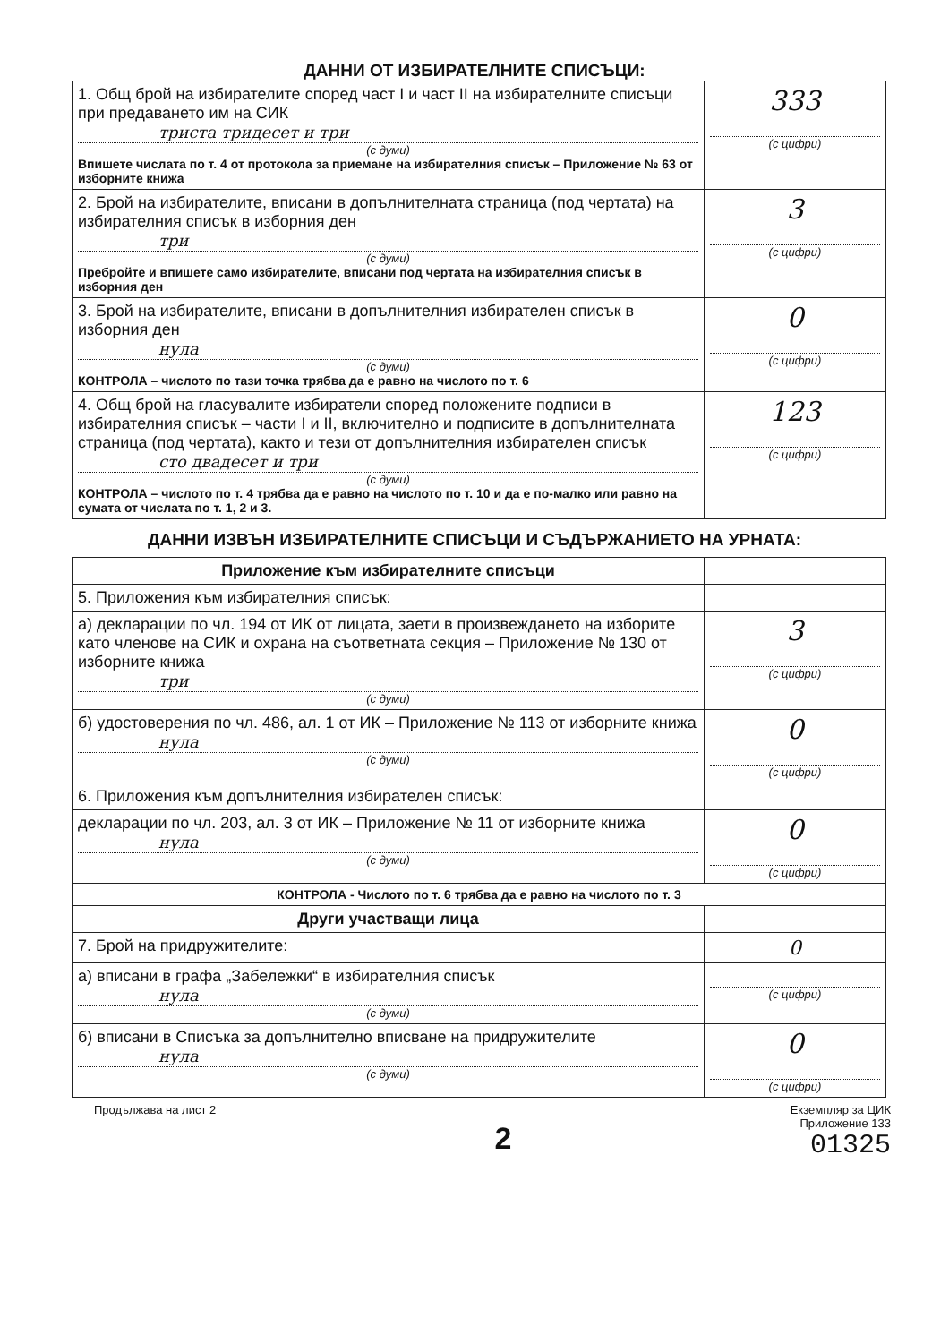ДАННИ ОТ ИЗБИРАТЕЛНИТЕ СПИСЪЦИ:
| 1. Общ брой на избирателите според част I и част II на избирателните списъци при предаването им на СИК триста тридесет и три (с думи) Впишете числата по т. 4 от протокола за приемане на избирателния списък – Приложение № 63 от изборните книжа | 333 (с цифри) |
| 2. Брой на избирателите, вписани в допълнителната страница (под чертата) на избирателния списък в изборния ден три (с думи) Пребройте и впишете само избирателите, вписани под чертата на избирателния списък в изборния ден | 3 (с цифри) |
| 3. Брой на избирателите, вписани в допълнителния избирателен списък в изборния ден нула (с думи) КОНТРОЛА – числото по тази точка трябва да е равно на числото по т. 6 | 0 (с цифри) |
| 4. Общ брой на гласувалите избиратели според положените подписи в избирателния списък – части I и II, включително и подписите в допълнителната страница (под чертата), както и тези от допълнителния избирателен списък сто двадесет и три (с думи) КОНТРОЛА – числото по т. 4 трябва да е равно на числото по т. 10 и да е по-малко или равно на сумата от числата по т. 1, 2 и 3. | 123 (с цифри) |
ДАННИ ИЗВЪН ИЗБИРАТЕЛНИТЕ СПИСЪЦИ И СЪДЪРЖАНИЕТО НА УРНАТА:
| Приложение към избирателните списъци | |
| 5. Приложения към избирателния списък: | |
| а) декларации по чл. 194 от ИК от лицата, заети в произвеждането на изборите като членове на СИК и охрана на съответната секция – Приложение № 130 от изборните книжа три (с думи) | 3 (с цифри) |
| б) удостоверения по чл. 486, ал. 1 от ИК – Приложение № 113 от изборните книжа нула (с думи) | 0 (с цифри) |
| 6. Приложения към допълнителния избирателен списък: | |
| декларации по чл. 203, ал. 3 от ИК – Приложение № 11 от изборните книжа нула (с думи) | 0 (с цифри) |
| КОНТРОЛА - Числото по т. 6 трябва да е равно на числото по т. 3 | |
| Други участващи лица | |
| 7. Брой на придружителите: | 0 |
| а) вписани в графа „Забележки“ в избирателния списък нула (с думи) | (с цифри) |
| б) вписани в Списъка за допълнително вписване на придружителите нула (с думи) | 0 (с цифри) |
Продължава на лист 2
2
Екземпляр за ЦИК
Приложение 133
01325